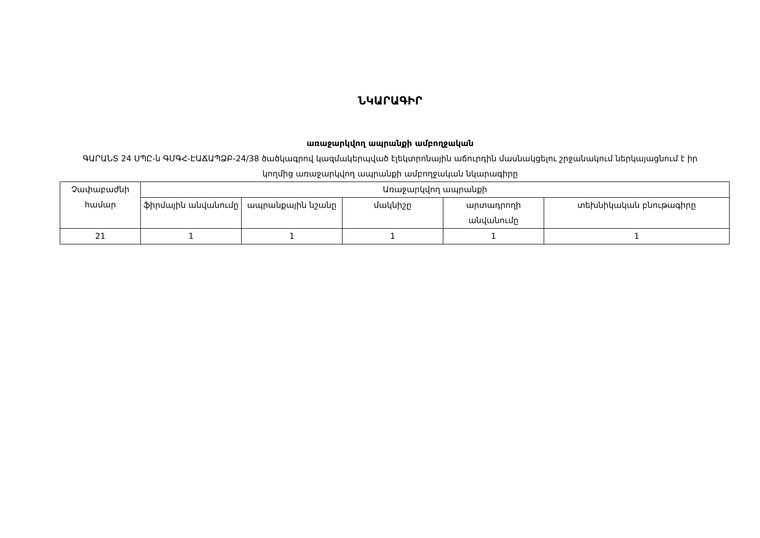ՆԿԱՐԱԳԻՐ
առաջարկվող ապրանքի ամբողջական
ԳԱՐԱՆՏ 24 ՍՊԸ-ն ԳՄԳՀ-ԷԱՃԱՊՁԲ-24/38 ծածկագրով կազմակերպված էլեկտրոնային աճուրդին մասնակցելու շրջանակում ներկայացնում է իր կողմից առաջարկվող ապրանքի ամբողջական նկարագիրը
| Չափաբաժնի համար | Առաջարկվող ապրանքի | | | | |
| --- | --- | --- | --- | --- | --- |
| | ֆիրմային անվանումը | ապրանքային նշանը | մակնիշը | արտադրողի անվանումը | տեխնիկական բնութագիրը |
| 21 | 1 | 1 | 1 | 1 | 1 |